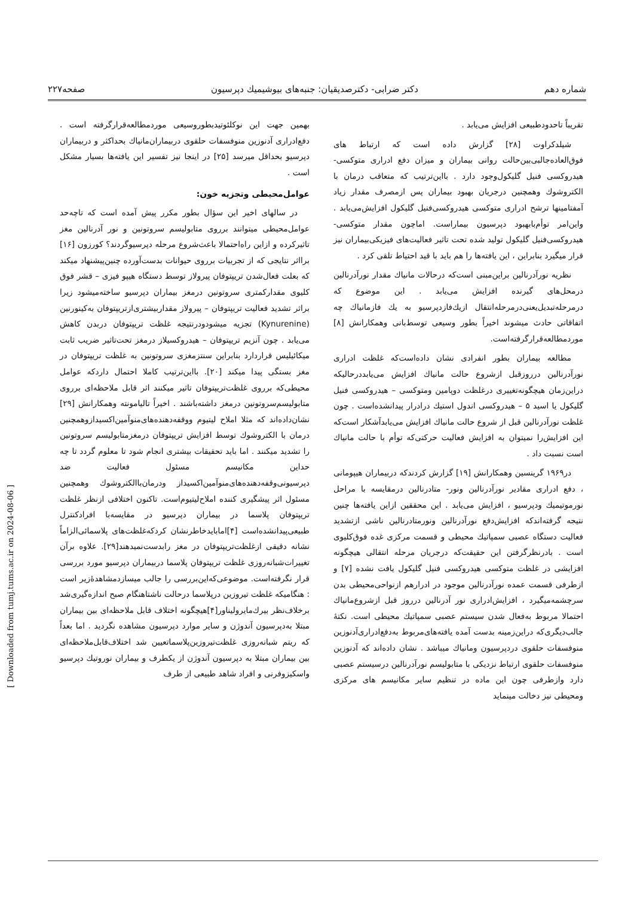شماره دهم دکتر ضرابی- دکترصدیقیان: جنبه‌های بیوشیمیك دپرسیون صفحه۲۲۷
تقریباً تاحدودطبیعی افزایش می‌یابد .
شیلدکراوت [۲۸] گزارش داده است که ارتباط های فوق‌العاده‌جالبی‌بین‌حالت روانی بیماران و میزان دفع ادراری متوکسی- هیدروکسی فنیل گلیکول‌وجود دارد . بااین‌ترتیب که متعاقب درمان با الکتروشوك وهمچنین درجریان بهبود بیماران پس ازمصرف مقدار زیاد آمفتامینها ترشح ادراری متوکسی هیدروکسی‌فنیل گلیکول افزایش‌می‌یابد . واین‌امر توأم‌بابهبود دپرسیون بیماراست. اماچون مقدار متوکسی- هیدروکسی‌فنیل گلیکول تولید شده تحت تاثیر فعالیت‌های فیزیکی‌بیماران نیز قرار میگیرد بنابراین ، این یافته‌ها را هم باید با قید احتیاط تلقی کرد .
نظریه نورآدرنالین براین‌مبنی است‌که درحالات مانیاك مقدار نورآدرنالین درمحل‌های گیرنده افزایش می‌یابد . این موضوع که درمرحله‌تبدیل‌یعنی‌درمرحله‌انتقال ازیك‌فازدپرسیو به یك فازمانیاك چه اتفاقاتی حادث میشوند اخیراً بطور وسیعی توسط‌بانی وهمکارانش [۸] موردمطالعه‌قرارگرفته‌است.
مطالعه بیماران بطور انفرادی نشان داده‌است‌که غلظت ادراری نورآدرنالین درروزقبل ازشروع حالت مانیاك افزایش می‌یابددرحالیکه دراین‌زمان هیچگونه‌تغییری درغلظت دوپامین ومتوکسی – هیدروکسی فنیل گلیکول یا اسید ۵ – هیدروکسی اندول استیك درادرار پیدانشده‌است . چون غلظت نورآدرنالین قبل از شروع حالت مانیاك افزایش می‌یابدآشکار است‌که این افزایش‌را نمیتوان به افزایش فعالیت حرکتی‌که توأم با حالت مانیاك است نسبت داد .
در۱۹۶۹ گرینسین وهمکارانش [۱۹] گزارش کردندکه دربیماران هیپومانی ، دفع ادراری مقادیر نورآدرنالین ونور- متادرنالین درمقایسه با مراحل نورموتیمیك ودپرسیو ، افزایش می‌یابد . این محققین ازاین یافته‌ها چنین نتیجه گرفته‌اندکه افزایش‌دفع نورآدرنالین ونورمتادرنالین ناشی ازتشدید فعالیت دستگاه عصبی سمپاتیك محیطی و قسمت مرکزی غده فوق‌کلیوی است . بادرنظرگرفتن این حقیقت‌که درجریان مرحله انتقالی هیچگونه افزایشی در غلظت متوکسی هیدروکسی فنیل گلیکول یافت نشده [۷] و ازطرفی قسمت عمده نورآدرنالین موجود در ادرارهم ازنواحی‌محیطی بدن سرچشمه‌میگیرد ، افزایش‌ادراری نور آدرنالین درروز قبل ازشروع‌مانیاك احتمالا مربوط به‌فعال شدن سیستم عصبی سمپاتیك محیطی است. نکتهٔ جالب‌دیگری‌که دراین‌زمینه بدست آمده یافته‌های‌مربوط به‌دفع‌ادراری‌آدنوزین منوفسفات حلقوی دردپرسیون ومانیاك میباشد . نشان داده‌اند که آدنوزین منوفسفات حلقوی ارتباط نزدیکی با متابولیسم نورآدرنالین درسیستم عصبی دارد وازطرفی چون این ماده در تنظیم سایر مکانیسم های مرکزی ومحیطی نیز دخالت مینماید
بهمین جهت این نوکلئوتیدبطوروسیعی موردمطالعه‌قرارگرفته است . دفع‌ادراری آدنوزین منوفسفات حلقوی دربیماران‌مانیاك بحداکثر و دربیماران دپرسیو بحداقل میرسد [۲۵] در اینجا نیز تفسیر این یافته‌ها بسیار مشکل است .
عوامل‌محیطی وتجزیه خون:
در سالهای اخیر این سؤال بطور مکرر پیش آمده است که تاچه‌حد عوامل‌محیطی میتوانند برروی متابولیسم سروتونین و نور آدرنالین مغز تاثیرکرده و ازاین راه‌احتمالا باعث‌شروع مرحله دپرسیوگردند؟ کورزون [۱۶] برااثر نتایجی که از تجربیات برروی حیوانات بدست‌آورده چنین‌پیشنهاد میکند که بعلت فعال‌شدن تریپتوفان پیرولاز توسط دستگاه هیپو فیزی – قشر فوق کلیوی مقدارکمتری سروتونین درمغز بیماران دپرسیو ساخته‌میشود زیرا براثر تشدید فعالیت تریپتوفان – پیرولاز مقداربیشتری‌ازتریپتوفان به‌کینورنین (Kynurenine) تجزیه میشودودرنتیجه غلظت تریپتوفان دربدن کاهش می‌یابد . چون آنزیم تریپتوفان – هیدروکسیلاز درمغز تحت‌تاثیر ضریب ثابت میکائیلیس قراردارد بنابراین سنتزمغزی سروتونین به غلظت تریپتوفان در مغز بستگی پیدا میکند [۲۰]. بااین‌ترتیب کاملا احتمال داردکه عوامل محیطی‌که برروی غلظت‌تریپتوفان تاثیر میکنند اثر قابل ملاحظه‌ای برروی متابولیسم‌سروتونین درمغز داشته‌باشند . اخیراً تالیامونته وهمکارانش [۲۹] نشان‌داده‌اند که مثلا املاح لیتیوم ووقفه‌دهنده‌های‌منوآمین‌اکسیدازوهمچنین درمان با الکتروشوك توسط افزایش تریپتوفان درمغزمتابولیسم سروتونین را تشدید میکنند . اما باید تحقیقات بیشتری انجام شود تا معلوم گردد تا چه حداین مکانیسم مسئول فعالیت ضد دپرسیونی‌وقفه‌دهنده‌های‌منوآمین‌اکسیداز ودرمان‌باالکتروشوك وهمچنین مسئول اثر پیشگیری کننده املاح‌لیتیوم‌است. تاکنون اختلافی ازنظر غلظت تریپتوفان پلاسما در بیماران دپرسیو در مقایسه‌با افرادکنترل طبیعی‌پیدانشده‌است [۴]اما‌بایدخاطرنشان کردکه‌غلظت‌های پلاسمائی‌الزاماً نشانه دقیقی ازغلظت‌تریپتوفان در مغز رابدست‌نمیدهند[۲۹]. علاوه برآن تغییرات‌شبانه‌روزی غلظت تریپتوفان پلاسما دربیماران دپرسیو مورد بررسی قرار نگرفته‌است. موضوعی‌که‌این‌بررسی را جالب میسازدمشاهدهٔ‌زیر است : هنگامیکه غلظت تیروزین درپلاسما درحالت ناشتاهنگام صبح اندازه‌گیری‌شد برخلاف‌نظر بیرك‌مایر‌ولیناور[۴]هیچگونه اختلاف قابل ملاحظه‌ای بین بیماران مبتلا به‌دپرسیون آندوژن و سایر موارد دپرسیون مشاهده نگردید . اما بعداً که ریتم شبانه‌روزی غلظت‌تیروزین‌پلاسماتعیین شد اختلاف‌قابل‌ملاحظه‌ای بین بیماران مبتلا به دپرسیون آندوژن از یکطرف و بیماران نوروتیك دپرسیو واسکیزوفرنی و افراد شاهد طبیعی از طرف
[ Downloaded from tumj.tums.ac.ir on 2024-08-06 ]